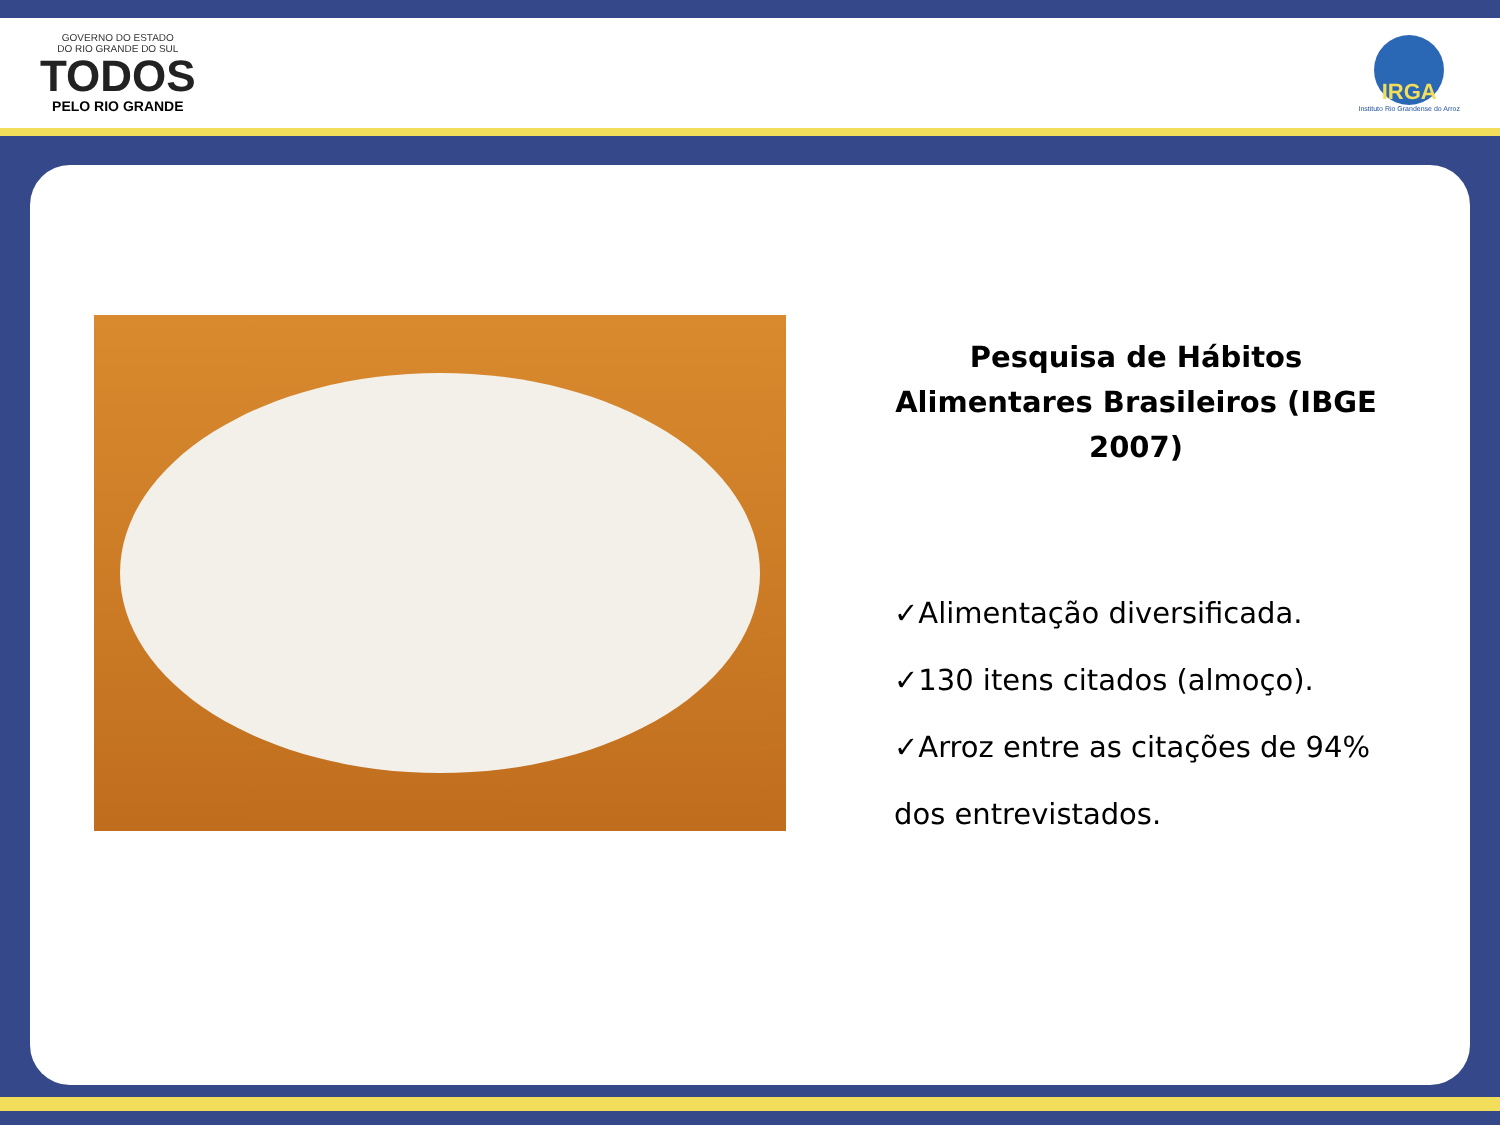GOVERNO DO ESTADO
DO RIO GRANDE DO SUL
TODOS
PELO RIO GRANDE
IRGA
Instituto Rio Grandense do Arroz
Pesquisa de Hábitos Alimentares Brasileiros (IBGE 2007)
✓Alimentação diversificada.
✓130 itens citados (almoço).
✓Arroz entre as citações de 94% dos entrevistados.